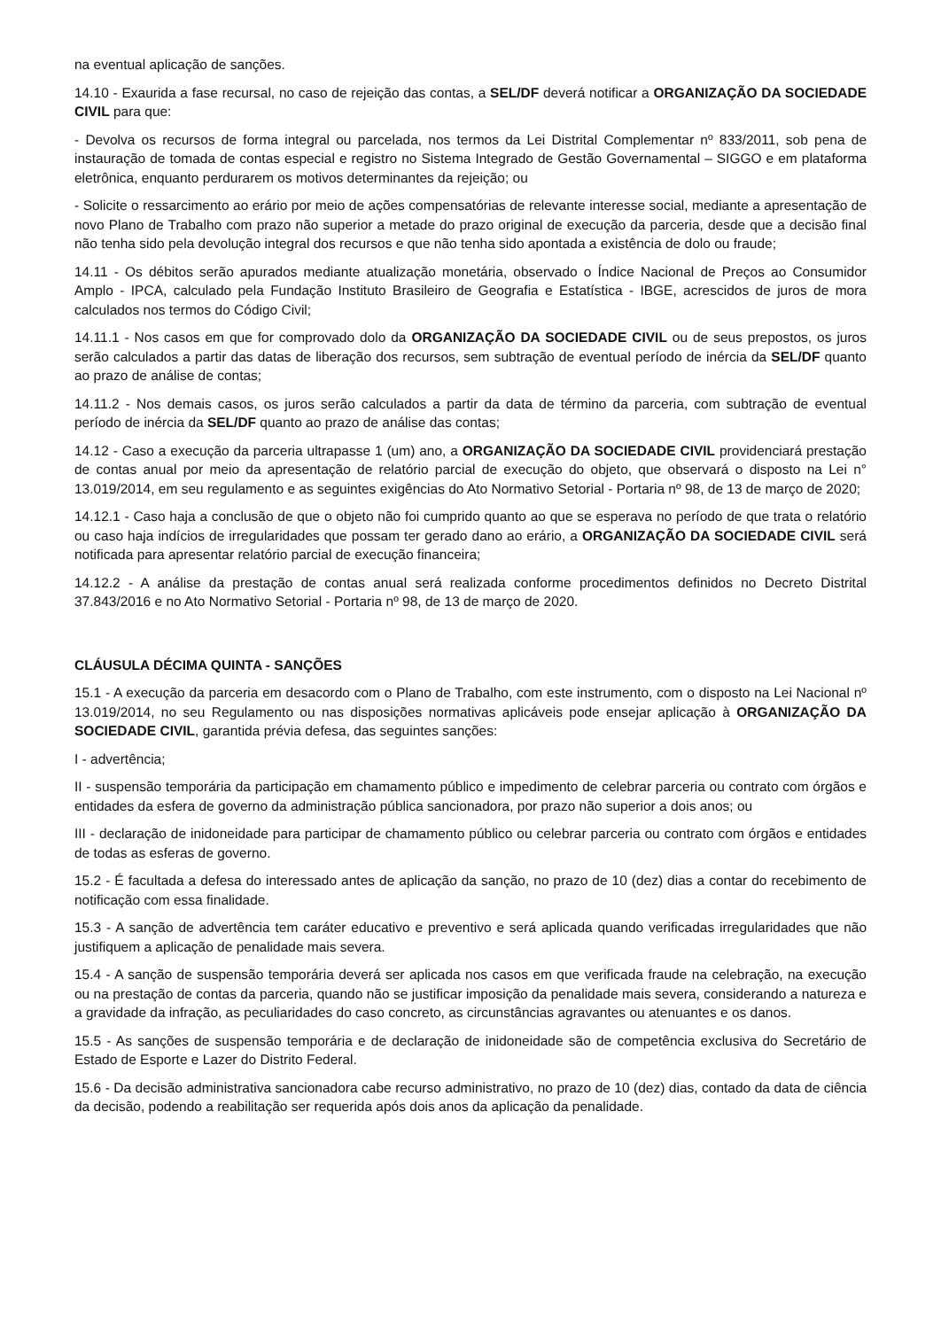na eventual aplicação de sanções.
14.10 - Exaurida a fase recursal, no caso de rejeição das contas, a SEL/DF deverá notificar a ORGANIZAÇÃO DA SOCIEDADE CIVIL para que:
- Devolva os recursos de forma integral ou parcelada, nos termos da Lei Distrital Complementar nº 833/2011, sob pena de instauração de tomada de contas especial e registro no Sistema Integrado de Gestão Governamental – SIGGO e em plataforma eletrônica, enquanto perdurarem os motivos determinantes da rejeição; ou
- Solicite o ressarcimento ao erário por meio de ações compensatórias de relevante interesse social, mediante a apresentação de novo Plano de Trabalho com prazo não superior a metade do prazo original de execução da parceria, desde que a decisão final não tenha sido pela devolução integral dos recursos e que não tenha sido apontada a existência de dolo ou fraude;
14.11 - Os débitos serão apurados mediante atualização monetária, observado o Índice Nacional de Preços ao Consumidor Amplo - IPCA, calculado pela Fundação Instituto Brasileiro de Geografia e Estatística - IBGE, acrescidos de juros de mora calculados nos termos do Código Civil;
14.11.1 - Nos casos em que for comprovado dolo da ORGANIZAÇÃO DA SOCIEDADE CIVIL ou de seus prepostos, os juros serão calculados a partir das datas de liberação dos recursos, sem subtração de eventual período de inércia da SEL/DF quanto ao prazo de análise de contas;
14.11.2 - Nos demais casos, os juros serão calculados a partir da data de término da parceria, com subtração de eventual período de inércia da SEL/DF quanto ao prazo de análise das contas;
14.12 - Caso a execução da parceria ultrapasse 1 (um) ano, a ORGANIZAÇÃO DA SOCIEDADE CIVIL providenciará prestação de contas anual por meio da apresentação de relatório parcial de execução do objeto, que observará o disposto na Lei n° 13.019/2014, em seu regulamento e as seguintes exigências do Ato Normativo Setorial - Portaria nº 98, de 13 de março de 2020;
14.12.1 - Caso haja a conclusão de que o objeto não foi cumprido quanto ao que se esperava no período de que trata o relatório ou caso haja indícios de irregularidades que possam ter gerado dano ao erário, a ORGANIZAÇÃO DA SOCIEDADE CIVIL será notificada para apresentar relatório parcial de execução financeira;
14.12.2 - A análise da prestação de contas anual será realizada conforme procedimentos definidos no Decreto Distrital 37.843/2016 e no Ato Normativo Setorial - Portaria nº 98, de 13 de março de 2020.
CLÁUSULA DÉCIMA QUINTA - SANÇÕES
15.1 - A execução da parceria em desacordo com o Plano de Trabalho, com este instrumento, com o disposto na Lei Nacional nº 13.019/2014, no seu Regulamento ou nas disposições normativas aplicáveis pode ensejar aplicação à ORGANIZAÇÃO DA SOCIEDADE CIVIL, garantida prévia defesa, das seguintes sanções:
I - advertência;
II - suspensão temporária da participação em chamamento público e impedimento de celebrar parceria ou contrato com órgãos e entidades da esfera de governo da administração pública sancionadora, por prazo não superior a dois anos; ou
III - declaração de inidoneidade para participar de chamamento público ou celebrar parceria ou contrato com órgãos e entidades de todas as esferas de governo.
15.2 - É facultada a defesa do interessado antes de aplicação da sanção, no prazo de 10 (dez) dias a contar do recebimento de notificação com essa finalidade.
15.3 - A sanção de advertência tem caráter educativo e preventivo e será aplicada quando verificadas irregularidades que não justifiquem a aplicação de penalidade mais severa.
15.4 - A sanção de suspensão temporária deverá ser aplicada nos casos em que verificada fraude na celebração, na execução ou na prestação de contas da parceria, quando não se justificar imposição da penalidade mais severa, considerando a natureza e a gravidade da infração, as peculiaridades do caso concreto, as circunstâncias agravantes ou atenuantes e os danos.
15.5 - As sanções de suspensão temporária e de declaração de inidoneidade são de competência exclusiva do Secretário de Estado de Esporte e Lazer do Distrito Federal.
15.6 - Da decisão administrativa sancionadora cabe recurso administrativo, no prazo de 10 (dez) dias, contado da data de ciência da decisão, podendo a reabilitação ser requerida após dois anos da aplicação da penalidade.